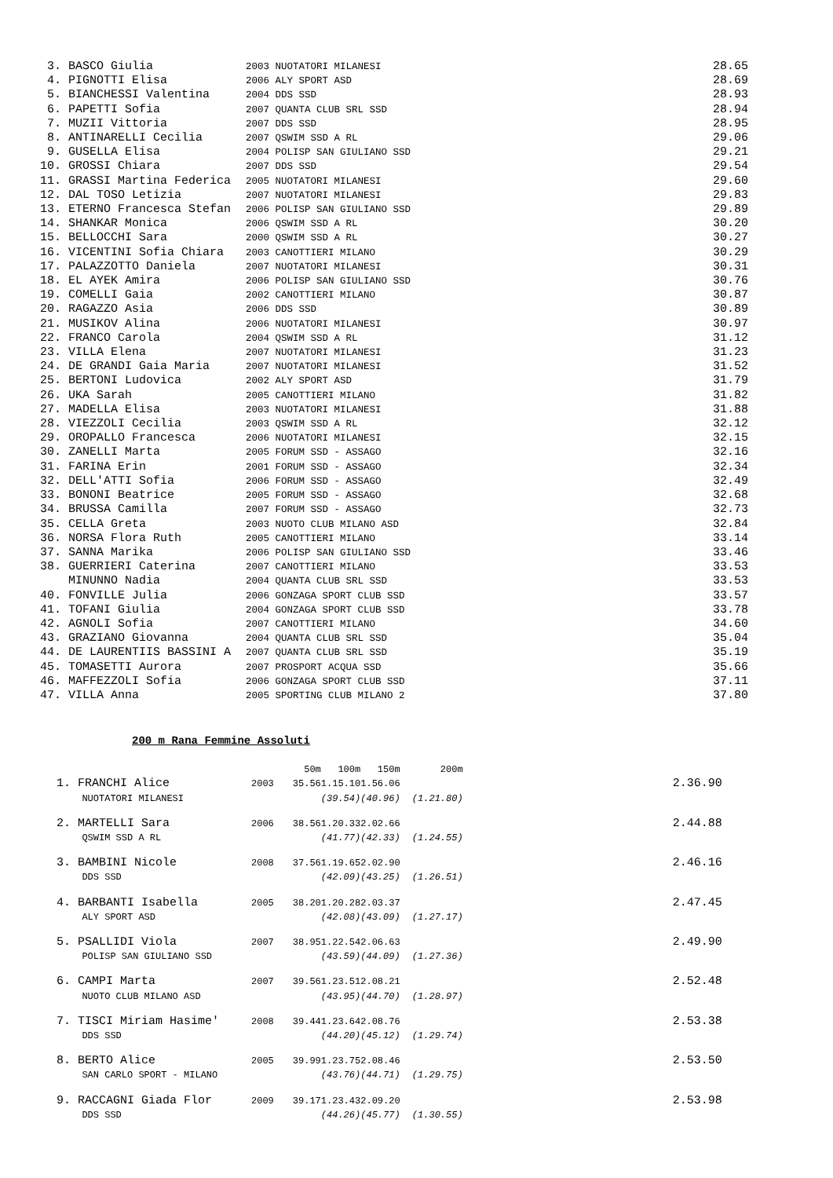| 3. | BASCO Giulia | 2003 NUOTATORI MILANESI | 28.65 |
| 4. | PIGNOTTI Elisa | 2006 ALY SPORT ASD | 28.69 |
| 5. | BIANCHESSI Valentina | 2004 DDS SSD | 28.93 |
| 6. | PAPETTI Sofia | 2007 QUANTA CLUB SRL SSD | 28.94 |
| 7. | MUZII Vittoria | 2007 DDS SSD | 28.95 |
| 8. | ANTINARELLI Cecilia | 2007 QSWIM SSD A RL | 29.06 |
| 9. | GUSELLA Elisa | 2004 POLISP SAN GIULIANO SSD | 29.21 |
| 10. | GROSSI Chiara | 2007 DDS SSD | 29.54 |
| 11. | GRASSI Martina Federica | 2005 NUOTATORI MILANESI | 29.60 |
| 12. | DAL TOSO Letizia | 2007 NUOTATORI MILANESI | 29.83 |
| 13. | ETERNO Francesca Stefan | 2006 POLISP SAN GIULIANO SSD | 29.89 |
| 14. | SHANKAR Monica | 2006 QSWIM SSD A RL | 30.20 |
| 15. | BELLOCCHI Sara | 2000 QSWIM SSD A RL | 30.27 |
| 16. | VICENTINI Sofia Chiara | 2003 CANOTTIERI MILANO | 30.29 |
| 17. | PALAZZOTTO Daniela | 2007 NUOTATORI MILANESI | 30.31 |
| 18. | EL AYEK Amira | 2006 POLISP SAN GIULIANO SSD | 30.76 |
| 19. | COMELLI Gaia | 2002 CANOTTIERI MILANO | 30.87 |
| 20. | RAGAZZO Asia | 2006 DDS SSD | 30.89 |
| 21. | MUSIKOV Alina | 2006 NUOTATORI MILANESI | 30.97 |
| 22. | FRANCO Carola | 2004 QSWIM SSD A RL | 31.12 |
| 23. | VILLA Elena | 2007 NUOTATORI MILANESI | 31.23 |
| 24. | DE GRANDI Gaia Maria | 2007 NUOTATORI MILANESI | 31.52 |
| 25. | BERTONI Ludovica | 2002 ALY SPORT ASD | 31.79 |
| 26. | UKA Sarah | 2005 CANOTTIERI MILANO | 31.82 |
| 27. | MADELLA Elisa | 2003 NUOTATORI MILANESI | 31.88 |
| 28. | VIEZZOLI Cecilia | 2003 QSWIM SSD A RL | 32.12 |
| 29. | OROPALLO Francesca | 2006 NUOTATORI MILANESI | 32.15 |
| 30. | ZANELLI Marta | 2005 FORUM SSD - ASSAGO | 32.16 |
| 31. | FARINA Erin | 2001 FORUM SSD - ASSAGO | 32.34 |
| 32. | DELL'ATTI Sofia | 2006 FORUM SSD - ASSAGO | 32.49 |
| 33. | BONONI Beatrice | 2005 FORUM SSD - ASSAGO | 32.68 |
| 34. | BRUSSA Camilla | 2007 FORUM SSD - ASSAGO | 32.73 |
| 35. | CELLA Greta | 2003 NUOTO CLUB MILANO ASD | 32.84 |
| 36. | NORSA Flora Ruth | 2005 CANOTTIERI MILANO | 33.14 |
| 37. | SANNA Marika | 2006 POLISP SAN GIULIANO SSD | 33.46 |
| 38. | GUERRIERI Caterina | 2007 CANOTTIERI MILANO | 33.53 |
| | MINUNNO Nadia | 2004 QUANTA CLUB SRL SSD | 33.53 |
| 40. | FONVILLE Julia | 2006 GONZAGA SPORT CLUB SSD | 33.57 |
| 41. | TOFANI Giulia | 2004 GONZAGA SPORT CLUB SSD | 33.78 |
| 42. | AGNOLI Sofia | 2007 CANOTTIERI MILANO | 34.60 |
| 43. | GRAZIANO Giovanna | 2004 QUANTA CLUB SRL SSD | 35.04 |
| 44. | DE LAURENTIIS BASSINI A | 2007 QUANTA CLUB SRL SSD | 35.19 |
| 45. | TOMASETTI Aurora | 2007 PROSPORT ACQUA SSD | 35.66 |
| 46. | MAFFEZZOLI Sofia | 2006 GONZAGA SPORT CLUB SSD | 37.11 |
| 47. | VILLA Anna | 2005 SPORTING CLUB MILANO 2 | 37.80 |
200 m Rana Femmine Assoluti
| | | | 50m | 100m | 150m | 200m | |
| 1. | FRANCHI Alice | 2003 | 35.56 | 1.15.10 | 1.56.06 | | 2.36.90 |
| | NUOTATORI MILANESI | | | (39.54) | (40.96) | (1.21.80) | |
| 2. | MARTELLI Sara | 2006 | 38.56 | 1.20.33 | 2.02.66 | | 2.44.88 |
| | QSWIM SSD A RL | | | (41.77) | (42.33) | (1.24.55) | |
| 3. | BAMBINI Nicole | 2008 | 37.56 | 1.19.65 | 2.02.90 | | 2.46.16 |
| | DDS SSD | | | (42.09) | (43.25) | (1.26.51) | |
| 4. | BARBANTI Isabella | 2005 | 38.20 | 1.20.28 | 2.03.37 | | 2.47.45 |
| | ALY SPORT ASD | | | (42.08) | (43.09) | (1.27.17) | |
| 5. | PSALLIDI Viola | 2007 | 38.95 | 1.22.54 | 2.06.63 | | 2.49.90 |
| | POLISP SAN GIULIANO SSD | | | (43.59) | (44.09) | (1.27.36) | |
| 6. | CAMPI Marta | 2007 | 39.56 | 1.23.51 | 2.08.21 | | 2.52.48 |
| | NUOTO CLUB MILANO ASD | | | (43.95) | (44.70) | (1.28.97) | |
| 7. | TISCI Miriam Hasime' | 2008 | 39.44 | 1.23.64 | 2.08.76 | | 2.53.38 |
| | DDS SSD | | | (44.20) | (45.12) | (1.29.74) | |
| 8. | BERTO Alice | 2005 | 39.99 | 1.23.75 | 2.08.46 | | 2.53.50 |
| | SAN CARLO SPORT - MILANO | | | (43.76) | (44.71) | (1.29.75) | |
| 9. | RACCAGNI Giada Flor | 2009 | 39.17 | 1.23.43 | 2.09.20 | | 2.53.98 |
| | DDS SSD | | | (44.26) | (45.77) | (1.30.55) | |